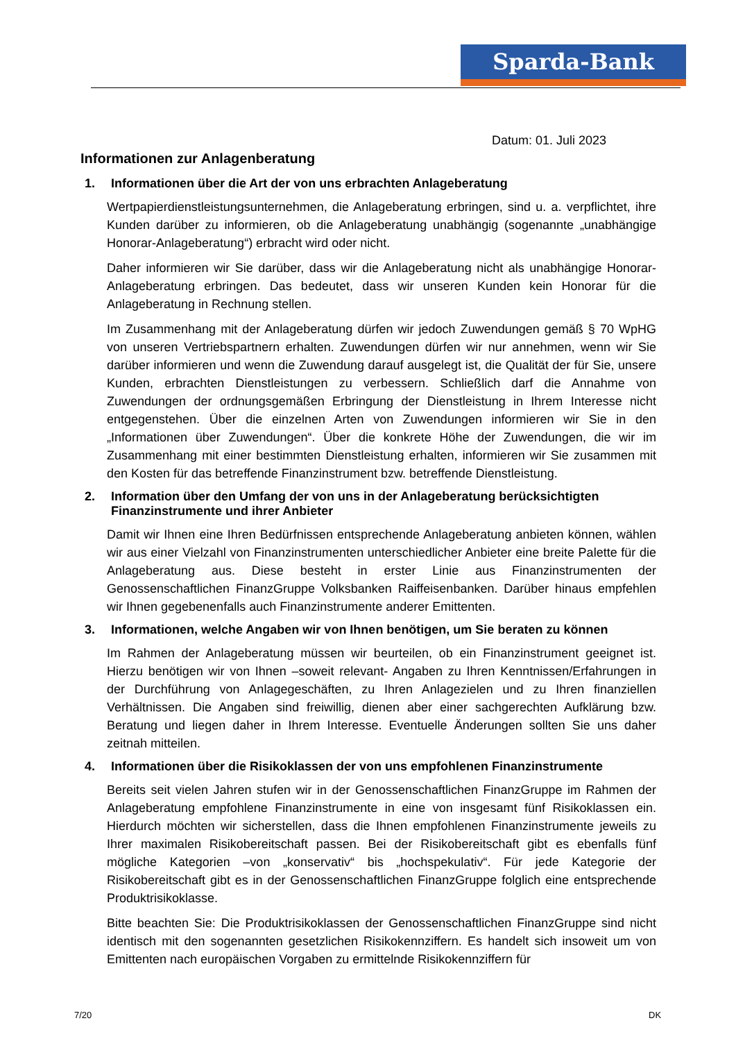Sparda-Bank
Datum: 01. Juli 2023
Informationen zur Anlagenberatung
1. Informationen über die Art der von uns erbrachten Anlageberatung
Wertpapierdienstleistungsunternehmen, die Anlageberatung erbringen, sind u. a. verpflichtet, ihre Kunden darüber zu informieren, ob die Anlageberatung unabhängig (sogenannte „unabhängige Honorar-Anlageberatung“) erbracht wird oder nicht.
Daher informieren wir Sie darüber, dass wir die Anlageberatung nicht als unabhängige Honorar-Anlageberatung erbringen. Das bedeutet, dass wir unseren Kunden kein Honorar für die Anlageberatung in Rechnung stellen.
Im Zusammenhang mit der Anlageberatung dürfen wir jedoch Zuwendungen gemäß § 70 WpHG von unseren Vertriebspartnern erhalten. Zuwendungen dürfen wir nur annehmen, wenn wir Sie darüber informieren und wenn die Zuwendung darauf ausgelegt ist, die Qualität der für Sie, unsere Kunden, erbrachten Dienstleistungen zu verbessern. Schließlich darf die Annahme von Zuwendungen der ordnungsgemäßen Erbringung der Dienstleistung in Ihrem Interesse nicht entgegenstehen. Über die einzelnen Arten von Zuwendungen informieren wir Sie in den „Informationen über Zuwendungen“. Über die konkrete Höhe der Zuwendungen, die wir im Zusammenhang mit einer bestimmten Dienstleistung erhalten, informieren wir Sie zusammen mit den Kosten für das betreffende Finanzinstrument bzw. betreffende Dienstleistung.
2. Information über den Umfang der von uns in der Anlageberatung berücksichtigten Finanzinstrumente und ihrer Anbieter
Damit wir Ihnen eine Ihren Bedürfnissen entsprechende Anlageberatung anbieten können, wählen wir aus einer Vielzahl von Finanzinstrumenten unterschiedlicher Anbieter eine breite Palette für die Anlageberatung aus. Diese besteht in erster Linie aus Finanzinstrumenten der Genossenschaftlichen FinanzGruppe Volksbanken Raiffeisenbanken. Darüber hinaus empfehlen wir Ihnen gegebenenfalls auch Finanzinstrumente anderer Emittenten.
3. Informationen, welche Angaben wir von Ihnen benötigen, um Sie beraten zu können
Im Rahmen der Anlageberatung müssen wir beurteilen, ob ein Finanzinstrument geeignet ist. Hierzu benötigen wir von Ihnen –soweit relevant- Angaben zu Ihren Kenntnissen/Erfahrungen in der Durchführung von Anlagegeschäften, zu Ihren Anlagezielen und zu Ihren finanziellen Verhältnissen. Die Angaben sind freiwillig, dienen aber einer sachgerechten Aufklärung bzw. Beratung und liegen daher in Ihrem Interesse. Eventuelle Änderungen sollten Sie uns daher zeitnah mitteilen.
4. Informationen über die Risikoklassen der von uns empfohlenen Finanzinstrumente
Bereits seit vielen Jahren stufen wir in der Genossenschaftlichen FinanzGruppe im Rahmen der Anlageberatung empfohlene Finanzinstrumente in eine von insgesamt fünf Risikoklassen ein. Hierdurch möchten wir sicherstellen, dass die Ihnen empfohlenen Finanzinstrumente jeweils zu Ihrer maximalen Risikobereitschaft passen. Bei der Risikobereitschaft gibt es ebenfalls fünf mögliche Kategorien –von „konservativ“ bis „hochspekulativ“. Für jede Kategorie der Risikobereitschaft gibt es in der Genossenschaftlichen FinanzGruppe folglich eine entsprechende Produktrisikoklasse.
Bitte beachten Sie: Die Produktrisikoklassen der Genossenschaftlichen FinanzGruppe sind nicht identisch mit den sogenannten gesetzlichen Risikokennziffern. Es handelt sich insoweit um von Emittenten nach europäischen Vorgaben zu ermittelnde Risikokennziffern für
7/20 DK